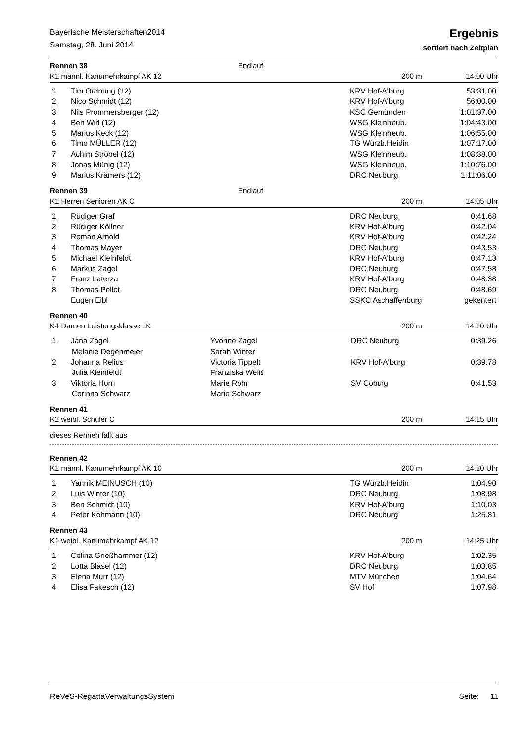Bayerische Meisterschaften2014
Samstag, 28. Juni 2014
Ergebnis
sortiert nach Zeitplan
Rennen 38 Endlauf
K1 männl. Kanumehrkampf AK 12 200 m 14:00 Uhr
| 1 | Tim Ordnung (12) | | KRV Hof-A'burg | 53:31.00 |
| 2 | Nico Schmidt (12) | | KRV Hof-A'burg | 56:00.00 |
| 3 | Nils Prommersberger (12) | | KSC Gemünden | 1:01:37.00 |
| 4 | Ben Wirl (12) | | WSG Kleinheub. | 1:04:43.00 |
| 5 | Marius Keck (12) | | WSG Kleinheub. | 1:06:55.00 |
| 6 | Timo MÜLLER (12) | | TG Würzb.Heidin | 1:07:17.00 |
| 7 | Achim Ströbel (12) | | WSG Kleinheub. | 1:08:38.00 |
| 8 | Jonas Münig (12) | | WSG Kleinheub. | 1:10:76.00 |
| 9 | Marius Krämers (12) | | DRC Neuburg | 1:11:06.00 |
Rennen 39 Endlauf
K1 Herren Senioren AK C 200 m 14:05 Uhr
| 1 | Rüdiger Graf | | DRC Neuburg | 0:41.68 |
| 2 | Rüdiger Köllner | | KRV Hof-A'burg | 0:42.04 |
| 3 | Roman Arnold | | KRV Hof-A'burg | 0:42.24 |
| 4 | Thomas Mayer | | DRC Neuburg | 0:43.53 |
| 5 | Michael Kleinfeldt | | KRV Hof-A'burg | 0:47.13 |
| 6 | Markus Zagel | | DRC Neuburg | 0:47.58 |
| 7 | Franz Laterza | | KRV Hof-A'burg | 0:48.38 |
| 8 | Thomas Pellot | | DRC Neuburg | 0:48.69 |
| | Eugen Eibl | | SSKC Aschaffenburg | gekentert |
Rennen 40
K4 Damen Leistungsklasse LK 200 m 14:10 Uhr
| 1 | Jana Zagel | Yvonne Zagel | DRC Neuburg | 0:39.26 |
| | Melanie Degenmeier | Sarah Winter | | |
| 2 | Johanna Relius | Victoria Tippelt | KRV Hof-A'burg | 0:39.78 |
| | Julia Kleinfeldt | Franziska Weiß | | |
| 3 | Viktoria Horn | Marie Rohr | SV Coburg | 0:41.53 |
| | Corinna Schwarz | Marie Schwarz | | |
Rennen 41
K2 weibl. Schüler C 200 m 14:15 Uhr
dieses Rennen fällt aus
Rennen 42
K1 männl. Kanumehrkampf AK 10 200 m 14:20 Uhr
| 1 | Yannik MEINUSCH (10) | | TG Würzb.Heidin | 1:04.90 |
| 2 | Luis Winter (10) | | DRC Neuburg | 1:08.98 |
| 3 | Ben Schmidt (10) | | KRV Hof-A'burg | 1:10.03 |
| 4 | Peter Kohmann (10) | | DRC Neuburg | 1:25.81 |
Rennen 43
K1 weibl. Kanumehrkampf AK 12 200 m 14:25 Uhr
| 1 | Celina Grießhammer (12) | | KRV Hof-A'burg | 1:02.35 |
| 2 | Lotta Blasel (12) | | DRC Neuburg | 1:03.85 |
| 3 | Elena Murr (12) | | MTV München | 1:04.64 |
| 4 | Elisa Fakesch (12) | | SV Hof | 1:07.98 |
ReVeS-RegattaVerwaltungsSystem Seite: 11